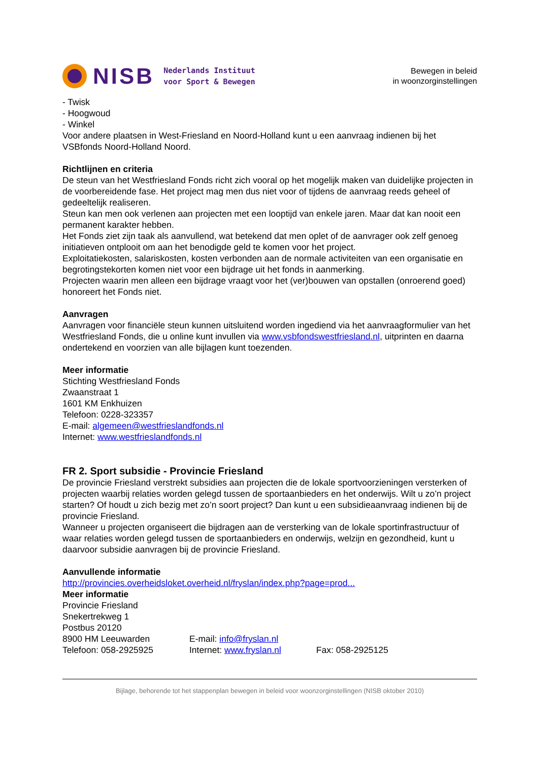NISB
Nederlands Instituut
voor Sport & Bewegen
Bewegen in beleid
in woonzorginstellingen
- Twisk
- Hoogwoud
- Winkel
Voor andere plaatsen in West-Friesland en Noord-Holland kunt u een aanvraag indienen bij het VSBfonds Noord-Holland Noord.
Richtlijnen en criteria
De steun van het Westfriesland Fonds richt zich vooral op het mogelijk maken van duidelijke projecten in de voorbereidende fase. Het project mag men dus niet voor of tijdens de aanvraag reeds geheel of gedeeltelijk realiseren.
Steun kan men ook verlenen aan projecten met een looptijd van enkele jaren. Maar dat kan nooit een permanent karakter hebben.
Het Fonds ziet zijn taak als aanvullend, wat betekend dat men oplet of de aanvrager ook zelf genoeg initiatieven ontplooit om aan het benodigde geld te komen voor het project.
Exploitatiekosten, salariskosten, kosten verbonden aan de normale activiteiten van een organisatie en begrotingstekorten komen niet voor een bijdrage uit het fonds in aanmerking.
Projecten waarin men alleen een bijdrage vraagt voor het (ver)bouwen van opstallen (onroerend goed) honoreert het Fonds niet.
Aanvragen
Aanvragen voor financiële steun kunnen uitsluitend worden ingediend via het aanvraagformulier van het Westfriesland Fonds, die u online kunt invullen via www.vsbfondswestfriesland.nl, uitprinten en daarna ondertekend en voorzien van alle bijlagen kunt toezenden.
Meer informatie
Stichting Westfriesland Fonds
Zwaanstraat 1
1601 KM Enkhuizen
Telefoon: 0228-323357
E-mail: algemeen@westfrieslandfonds.nl
Internet: www.westfrieslandfonds.nl
FR 2. Sport subsidie - Provincie Friesland
De provincie Friesland verstrekt subsidies aan projecten die de lokale sportvoorzieningen versterken of projecten waarbij relaties worden gelegd tussen de sportaanbieders en het onderwijs. Wilt u zo’n project starten? Of houdt u zich bezig met zo’n soort project? Dan kunt u een subsidieaanvraag indienen bij de provincie Friesland.
Wanneer u projecten organiseert die bijdragen aan de versterking van de lokale sportinfrastructuur of waar relaties worden gelegd tussen de sportaanbieders en onderwijs, welzijn en gezondheid, kunt u daarvoor subsidie aanvragen bij de provincie Friesland.
Aanvullende informatie
http://provincies.overheidsloket.overheid.nl/fryslan/index.php?page=prod...
Meer informatie
Provincie Friesland
Snekertrekweg 1
Postbus 20120
8900 HM Leeuwarden E-mail: info@fryslan.nl
Telefoon: 058-2925925 Internet: www.fryslan.nl Fax: 058-2925125
Bijlage, behorende tot het stappenplan bewegen in beleid voor woonzorginstellingen (NISB oktober 2010)